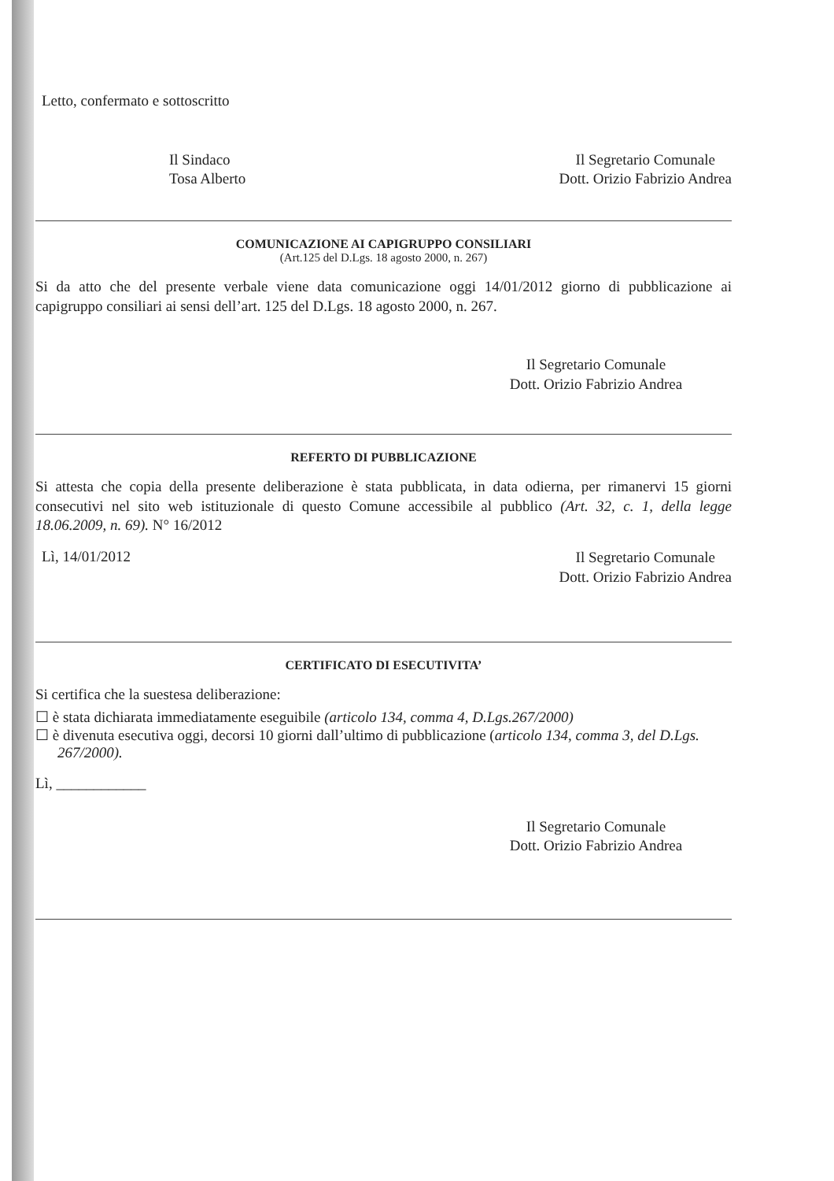Letto, confermato e sottoscritto
Il Sindaco
Tosa Alberto
Il Segretario Comunale
Dott. Orizio Fabrizio Andrea
COMUNICAZIONE AI CAPIGRUPPO CONSILIARI
(Art.125 del D.Lgs. 18 agosto 2000, n. 267)
Si da atto che del presente verbale viene data comunicazione oggi 14/01/2012 giorno di pubblicazione ai capigruppo consiliari ai sensi dell’art. 125 del D.Lgs. 18 agosto 2000, n. 267.
Il Segretario Comunale
Dott. Orizio Fabrizio Andrea
REFERTO DI PUBBLICAZIONE
Si attesta che copia della presente deliberazione è stata pubblicata, in data odierna, per rimanervi 15 giorni consecutivi nel sito web istituzionale di questo Comune accessibile al pubblico (Art. 32, c. 1, della legge 18.06.2009, n. 69). N° 16/2012
Lì, 14/01/2012
Il Segretario Comunale
Dott. Orizio Fabrizio Andrea
CERTIFICATO DI ESECUTIVITA’
Si certifica che la suestesa deliberazione:
☐ è stata dichiarata immediatamente eseguibile (articolo 134, comma 4, D.Lgs.267/2000)
☐ è divenuta esecutiva oggi, decorsi 10 giorni dall’ultimo di pubblicazione (articolo 134, comma 3, del D.Lgs. 267/2000).
Lì, ____________
Il Segretario Comunale
Dott. Orizio Fabrizio Andrea